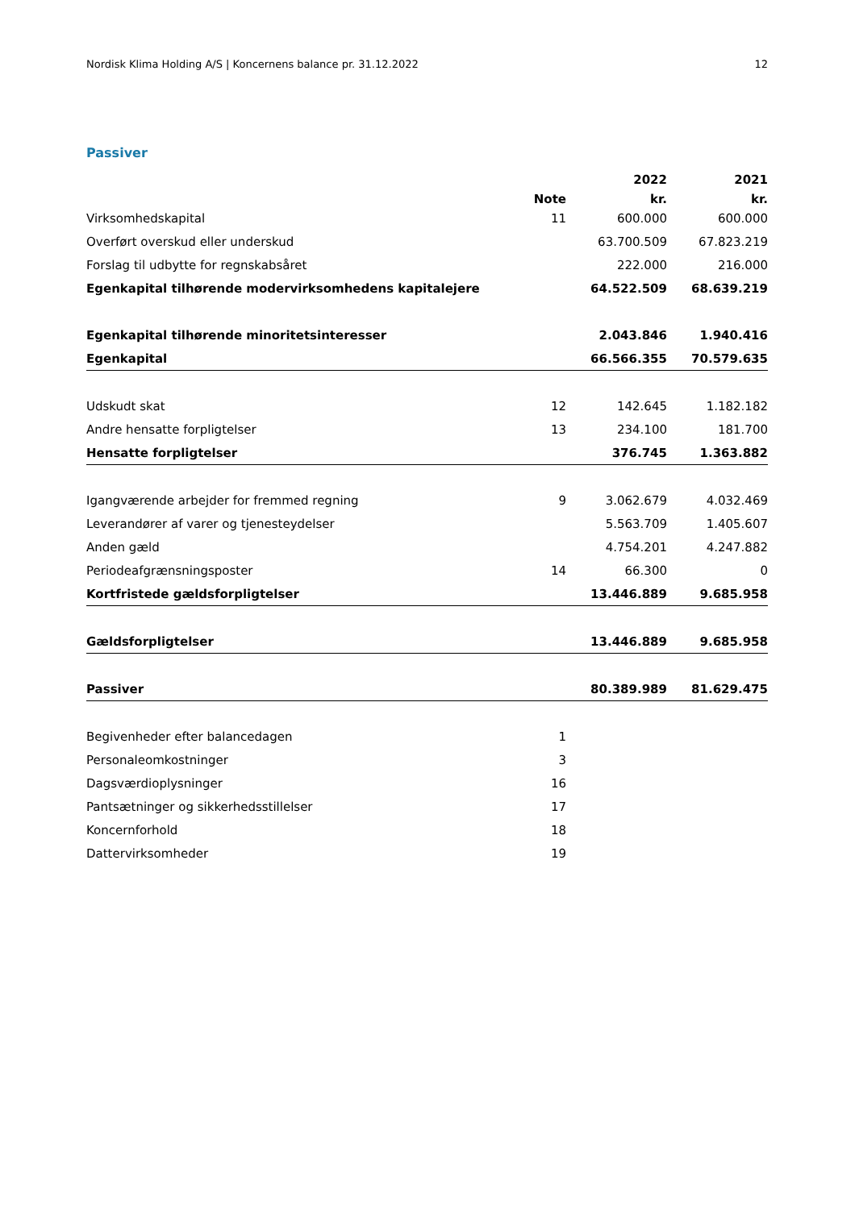Nordisk Klima Holding A/S | Koncernens balance pr. 31.12.2022 12
Passiver
| | | 2022 | 2021 |
| --- | --- | --- | --- |
| | Note | kr. | kr. |
| Virksomhedskapital | 11 | 600.000 | 600.000 |
| Overført overskud eller underskud | | 63.700.509 | 67.823.219 |
| Forslag til udbytte for regnskabsåret | | 222.000 | 216.000 |
| Egenkapital tilhørende modervirksomhedens kapitalejere | | 64.522.509 | 68.639.219 |
| Egenkapital tilhørende minoritetsinteresser | | 2.043.846 | 1.940.416 |
| Egenkapital | | 66.566.355 | 70.579.635 |
| Udskudt skat | 12 | 142.645 | 1.182.182 |
| Andre hensatte forpligtelser | 13 | 234.100 | 181.700 |
| Hensatte forpligtelser | | 376.745 | 1.363.882 |
| Igangværende arbejder for fremmed regning | 9 | 3.062.679 | 4.032.469 |
| Leverandører af varer og tjenesteydelser | | 5.563.709 | 1.405.607 |
| Anden gæld | | 4.754.201 | 4.247.882 |
| Periodeafgrænsningsposter | 14 | 66.300 | 0 |
| Kortfristede gældsforpligtelser | | 13.446.889 | 9.685.958 |
| Gældsforpligtelser | | 13.446.889 | 9.685.958 |
| Passiver | | 80.389.989 | 81.629.475 |
| Begivenheder efter balancedagen | 1 | | |
| Personaleomkostninger | 3 | | |
| Dagsværdioplysninger | 16 | | |
| Pantsætninger og sikkerhedsstillelser | 17 | | |
| Koncernforhold | 18 | | |
| Dattervirksomheder | 19 | | |